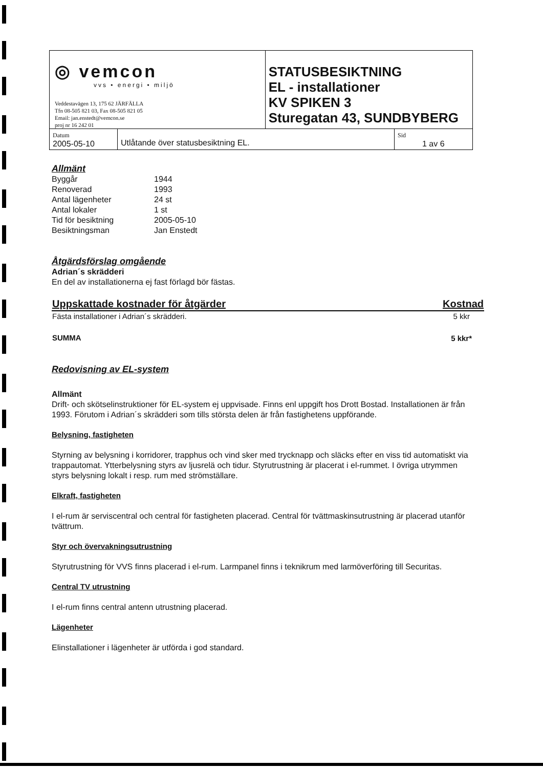| ◎ vemcon vvs • energi • miljö Veddestavägen 13, 175 62 JÄRFÄLLA Tfn 08-505 821 03, Fax 08-505 821 05 Email: jan.enstedt@vemcon.se proj nr 16 242 01 | | STATUSBESIKTNING EL - installationer KV SPIKEN 3 Sturegatan 43, SUNDBYBERG | |
| Datum 2005-05-10 | Utlåtande över statusbesiktning EL. | | Sid 1 av 6 |
Allmänt
| Byggår | 1944 |
| Renoverad | 1993 |
| Antal lägenheter | 24 st |
| Antal lokaler | 1 st |
| Tid för besiktning | 2005-05-10 |
| Besiktningsman | Jan Enstedt |
Åtgärdsförslag omgående
Adrian´s skrädderi
En del av installationerna ej fast förlagd bör fästas.
| Uppskattade kostnader för åtgärder | Kostnad |
| --- | --- |
| Fästa installationer i Adrian´s skrädderi. | 5 kkr |
| SUMMA | 5 kkr* |
Redovisning av EL-system
Allmänt
Drift- och skötselinstruktioner för EL-system ej uppvisade. Finns enl uppgift hos Drott Bostad. Installationen är från 1993. Förutom i Adrian´s skrädderi som tills största delen är från fastighetens uppförande.
Belysning, fastigheten
Styrning av belysning i korridorer, trapphus och vind sker med trycknapp och släcks efter en viss tid automatiskt via trappautomat. Ytterbelysning styrs av ljusrelä och tidur. Styrutrustning är placerat i el-rummet. I övriga utrymmen styrs belysning lokalt i resp. rum med strömställare.
Elkraft, fastigheten
I el-rum är serviscentral och central för fastigheten placerad. Central för tvättmaskinsutrustning är placerad utanför tvättrum.
Styr och övervakningsutrustning
Styrutrustning för VVS finns placerad i el-rum. Larmpanel finns i teknikrum med larmöverföring till Securitas.
Central TV utrustning
I el-rum finns central antenn utrustning placerad.
Lägenheter
Elinstallationer i lägenheter är utförda i god standard.